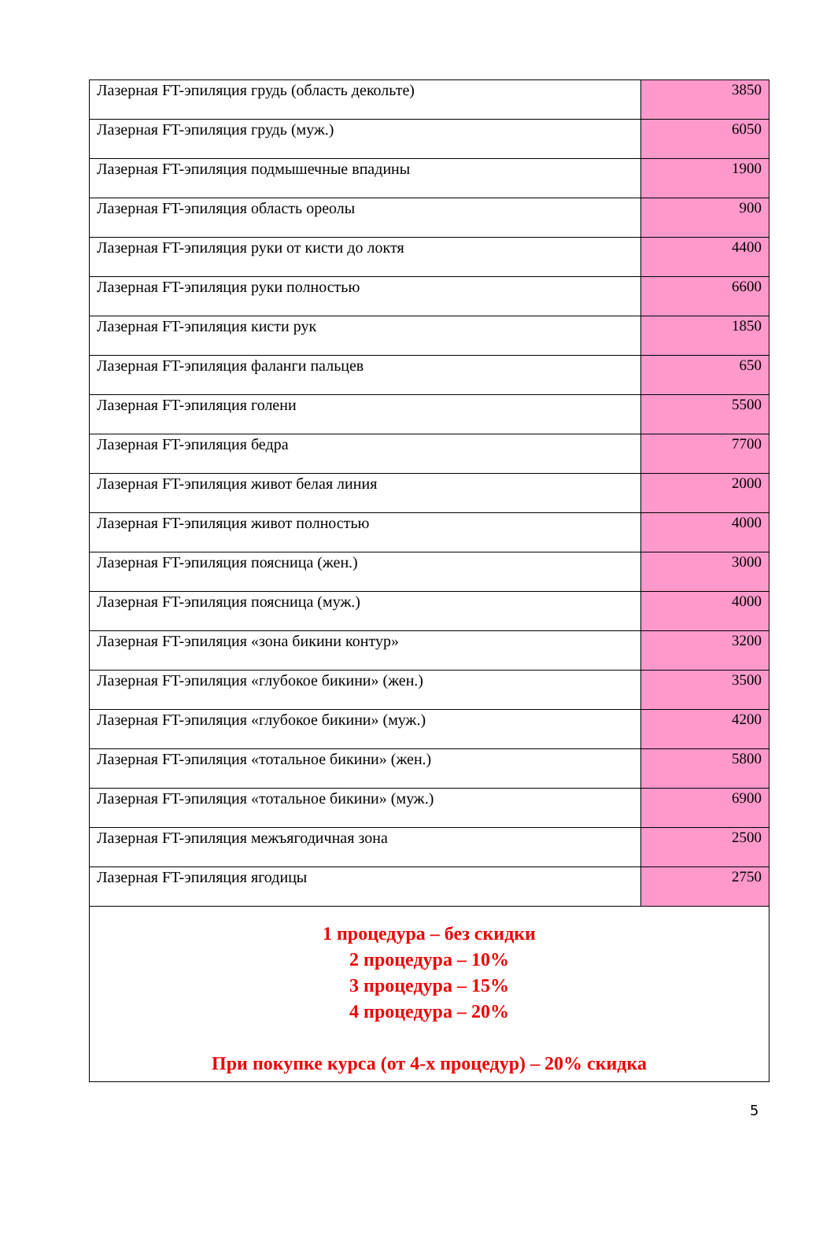| Лазерная FT-эпиляция грудь (область декольте) | 3850 |
| Лазерная FT-эпиляция грудь (муж.) | 6050 |
| Лазерная FT-эпиляция подмышечные впадины | 1900 |
| Лазерная FT-эпиляция область ореолы | 900 |
| Лазерная FT-эпиляция руки от кисти до локтя | 4400 |
| Лазерная FT-эпиляция руки полностью | 6600 |
| Лазерная FT-эпиляция кисти рук | 1850 |
| Лазерная FT-эпиляция фаланги пальцев | 650 |
| Лазерная FT-эпиляция голени | 5500 |
| Лазерная FT-эпиляция бедра | 7700 |
| Лазерная FT-эпиляция живот белая линия | 2000 |
| Лазерная FT-эпиляция живот полностью | 4000 |
| Лазерная FT-эпиляция поясница (жен.) | 3000 |
| Лазерная FT-эпиляция поясница (муж.) | 4000 |
| Лазерная FT-эпиляция «зона бикини контур» | 3200 |
| Лазерная FT-эпиляция «глубокое бикини» (жен.) | 3500 |
| Лазерная FT-эпиляция «глубокое бикини» (муж.) | 4200 |
| Лазерная FT-эпиляция «тотальное бикини» (жен.) | 5800 |
| Лазерная FT-эпиляция «тотальное бикини» (муж.) | 6900 |
| Лазерная FT-эпиляция межъягодичная зона | 2500 |
| Лазерная FT-эпиляция ягодицы | 2750 |
| 1 процедура – без скидки 2 процедура – 10% 3 процедура – 15% 4 процедура – 20% При покупке курса (от 4-х процедур) – 20% скидка | |
5